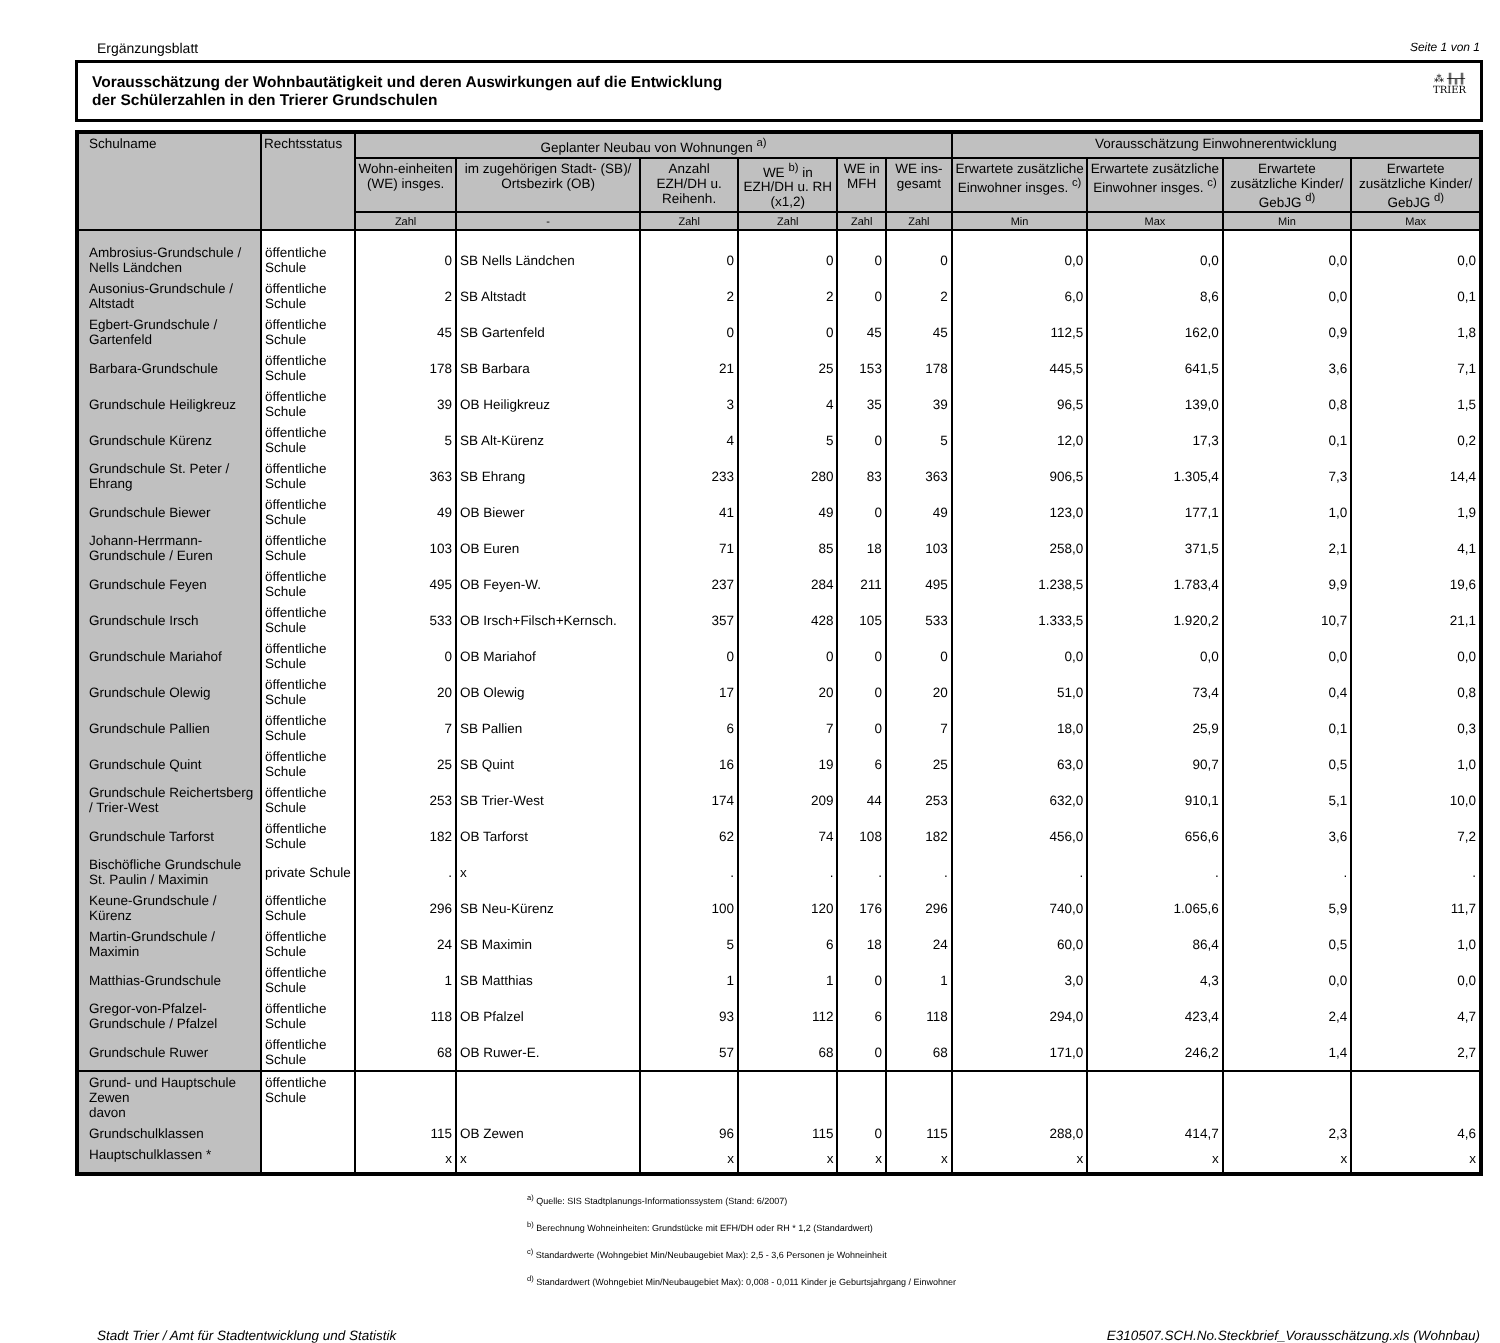Ergänzungsblatt Seite 1 von 1
Vorausschätzung der Wohnbautätigkeit und deren Auswirkungen auf die Entwicklung
der Schülerzahlen in den Trierer Grundschulen
⁂ ╫╥╫
TRIER
| Schulname | Rechtsstatus | Geplanter Neubau von Wohnungen <sup>a)</sup> | | | | | | Vorausschätzung Einwohnerentwicklung | | | |
| --- | --- | --- | --- | --- | --- | --- | --- | --- | --- | --- | --- |
| | | Wohn-einheiten (WE) insges. | im zugehörigen Stadt- (SB)/ Ortsbezirk (OB) | Anzahl EZH/DH u. Reihenh. | WE <sup>b)</sup> in EZH/DH u. RH (x1,2) | WE in MFH | WE ins-gesamt | Erwartete zusätzliche Einwohner insges. <sup>c)</sup> | Erwartete zusätzliche Einwohner insges. <sup>c)</sup> | Erwartete zusätzliche Kinder/ GebJG <sup>d)</sup> | Erwartete zusätzliche Kinder/ GebJG <sup>d)</sup> |
| | | Zahl | - | Zahl | Zahl | Zahl | Zahl | Min | Max | Min | Max |
| Ambrosius-Grundschule / Nells Ländchen | öffentliche Schule | 0 | SB Nells Ländchen | 0 | 0 | 0 | 0 | 0,0 | 0,0 | 0,0 | 0,0 |
| Ausonius-Grundschule / Altstadt | öffentliche Schule | 2 | SB Altstadt | 2 | 2 | 0 | 2 | 6,0 | 8,6 | 0,0 | 0,1 |
| Egbert-Grundschule / Gartenfeld | öffentliche Schule | 45 | SB Gartenfeld | 0 | 0 | 45 | 45 | 112,5 | 162,0 | 0,9 | 1,8 |
| Barbara-Grundschule | öffentliche Schule | 178 | SB Barbara | 21 | 25 | 153 | 178 | 445,5 | 641,5 | 3,6 | 7,1 |
| Grundschule Heiligkreuz | öffentliche Schule | 39 | OB Heiligkreuz | 3 | 4 | 35 | 39 | 96,5 | 139,0 | 0,8 | 1,5 |
| Grundschule Kürenz | öffentliche Schule | 5 | SB Alt-Kürenz | 4 | 5 | 0 | 5 | 12,0 | 17,3 | 0,1 | 0,2 |
| Grundschule St. Peter / Ehrang | öffentliche Schule | 363 | SB Ehrang | 233 | 280 | 83 | 363 | 906,5 | 1.305,4 | 7,3 | 14,4 |
| Grundschule Biewer | öffentliche Schule | 49 | OB Biewer | 41 | 49 | 0 | 49 | 123,0 | 177,1 | 1,0 | 1,9 |
| Johann-Herrmann-Grundschule / Euren | öffentliche Schule | 103 | OB Euren | 71 | 85 | 18 | 103 | 258,0 | 371,5 | 2,1 | 4,1 |
| Grundschule Feyen | öffentliche Schule | 495 | OB Feyen-W. | 237 | 284 | 211 | 495 | 1.238,5 | 1.783,4 | 9,9 | 19,6 |
| Grundschule Irsch | öffentliche Schule | 533 | OB Irsch+Filsch+Kernsch. | 357 | 428 | 105 | 533 | 1.333,5 | 1.920,2 | 10,7 | 21,1 |
| Grundschule Mariahof | öffentliche Schule | 0 | OB Mariahof | 0 | 0 | 0 | 0 | 0,0 | 0,0 | 0,0 | 0,0 |
| Grundschule Olewig | öffentliche Schule | 20 | OB Olewig | 17 | 20 | 0 | 20 | 51,0 | 73,4 | 0,4 | 0,8 |
| Grundschule Pallien | öffentliche Schule | 7 | SB Pallien | 6 | 7 | 0 | 7 | 18,0 | 25,9 | 0,1 | 0,3 |
| Grundschule Quint | öffentliche Schule | 25 | SB Quint | 16 | 19 | 6 | 25 | 63,0 | 90,7 | 0,5 | 1,0 |
| Grundschule Reichertsberg / Trier-West | öffentliche Schule | 253 | SB Trier-West | 174 | 209 | 44 | 253 | 632,0 | 910,1 | 5,1 | 10,0 |
| Grundschule Tarforst | öffentliche Schule | 182 | OB Tarforst | 62 | 74 | 108 | 182 | 456,0 | 656,6 | 3,6 | 7,2 |
| Bischöfliche Grundschule St. Paulin / Maximin | private Schule | . | x | . | . | . | . | . | . | . | . |
| Keune-Grundschule / Kürenz | öffentliche Schule | 296 | SB Neu-Kürenz | 100 | 120 | 176 | 296 | 740,0 | 1.065,6 | 5,9 | 11,7 |
| Martin-Grundschule / Maximin | öffentliche Schule | 24 | SB Maximin | 5 | 6 | 18 | 24 | 60,0 | 86,4 | 0,5 | 1,0 |
| Matthias-Grundschule | öffentliche Schule | 1 | SB Matthias | 1 | 1 | 0 | 1 | 3,0 | 4,3 | 0,0 | 0,0 |
| Gregor-von-Pfalzel-Grundschule / Pfalzel | öffentliche Schule | 118 | OB Pfalzel | 93 | 112 | 6 | 118 | 294,0 | 423,4 | 2,4 | 4,7 |
| Grundschule Ruwer | öffentliche Schule | 68 | OB Ruwer-E. | 57 | 68 | 0 | 68 | 171,0 | 246,2 | 1,4 | 2,7 |
| Grund- und Hauptschule Zewen davon | öffentliche Schule | | | | | | | | | | |
| Grundschulklassen | | 115 | OB Zewen | 96 | 115 | 0 | 115 | 288,0 | 414,7 | 2,3 | 4,6 |
| Hauptschulklassen * | | x | x | x | x | x | x | x | x | x | x |
<sup>a)</sup> Quelle: SIS Stadtplanungs-Informationssystem (Stand: 6/2007)
<sup>b)</sup> Berechnung Wohneinheiten: Grundstücke mit EFH/DH oder RH * 1,2 (Standardwert)
<sup>c)</sup> Standardwerte (Wohngebiet Min/Neubaugebiet Max): 2,5 - 3,6 Personen je Wohneinheit
<sup>d)</sup> Standardwert (Wohngebiet Min/Neubaugebiet Max): 0,008 - 0,011 Kinder je Geburtsjahrgang / Einwohner
Stadt Trier / Amt für Stadtentwicklung und Statistik E310507.SCH.No.Steckbrief_Vorausschätzung.xls (Wohnbau)